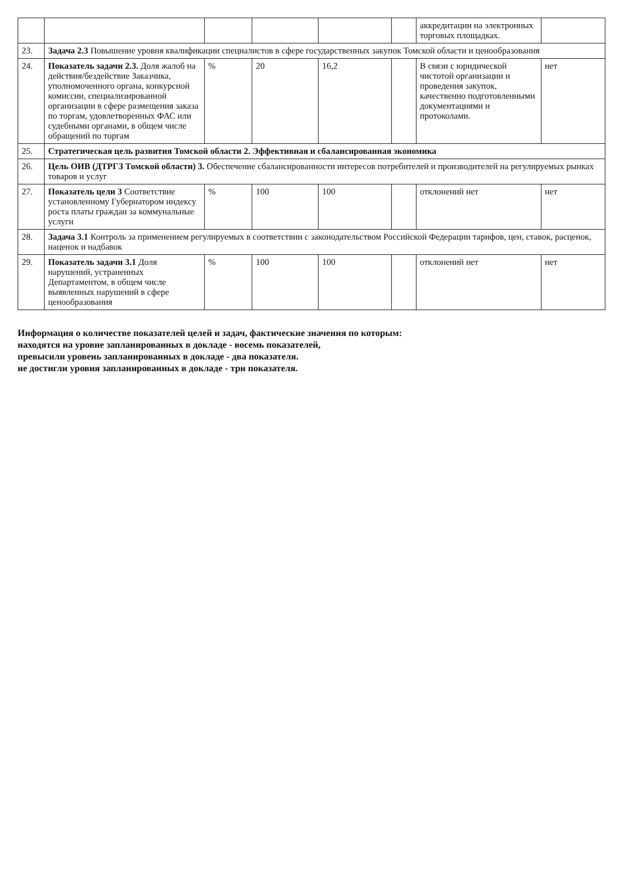| | | | | | | аккредитации на электронных торговых площадках. | |
| 23. | Задача 2.3 Повышение уровня квалификации специалистов в сфере государственных закупок Томской области и ценообразования | | | | | | |
| 24. | Показатель задачи 2.3. Доля жалоб на действия/бездействие Заказчика, уполномоченного органа, конкурсной комиссии, специализированной организации в сфере размещения заказа по торгам, удовлетворенных ФАС или судебными органами, в общем числе обращений по торгам | % | 20 | 16,2 | | В связи с юридической чистотой организации и проведения закупок, качественно подготовленными документациями и протоколами. | нет |
| 25. | Стратегическая цель развития Томской области 2. Эффективная и сбалансированная экономика | | | | | | |
| 26. | Цель ОИВ (ДТРГЗ Томской области) 3. Обеспечение сбалансированности интересов потребителей и производителей на регулируемых рынках товаров и услуг | | | | | | |
| 27. | Показатель цели 3 Соответствие установленному Губернатором индексу роста платы граждан за коммунальные услуги | % | 100 | 100 | | отклонений нет | нет |
| 28. | Задача 3.1 Контроль за применением регулируемых в соответствии с законодательством Российской Федерации тарифов, цен, ставок, расценок, наценок и надбавок | | | | | | |
| 29. | Показатель задачи 3.1 Доля нарушений, устраненных Департаментом, в общем числе выявленных нарушений в сфере ценообразования | % | 100 | 100 | | отклонений нет | нет |
Информация о количестве показателей целей и задач, фактические значения по которым:
находятся на уровне запланированных в докладе - восемь показателей,
превысили уровень запланированных в докладе - два показателя.
не достигли уровня запланированных в докладе - три показателя.